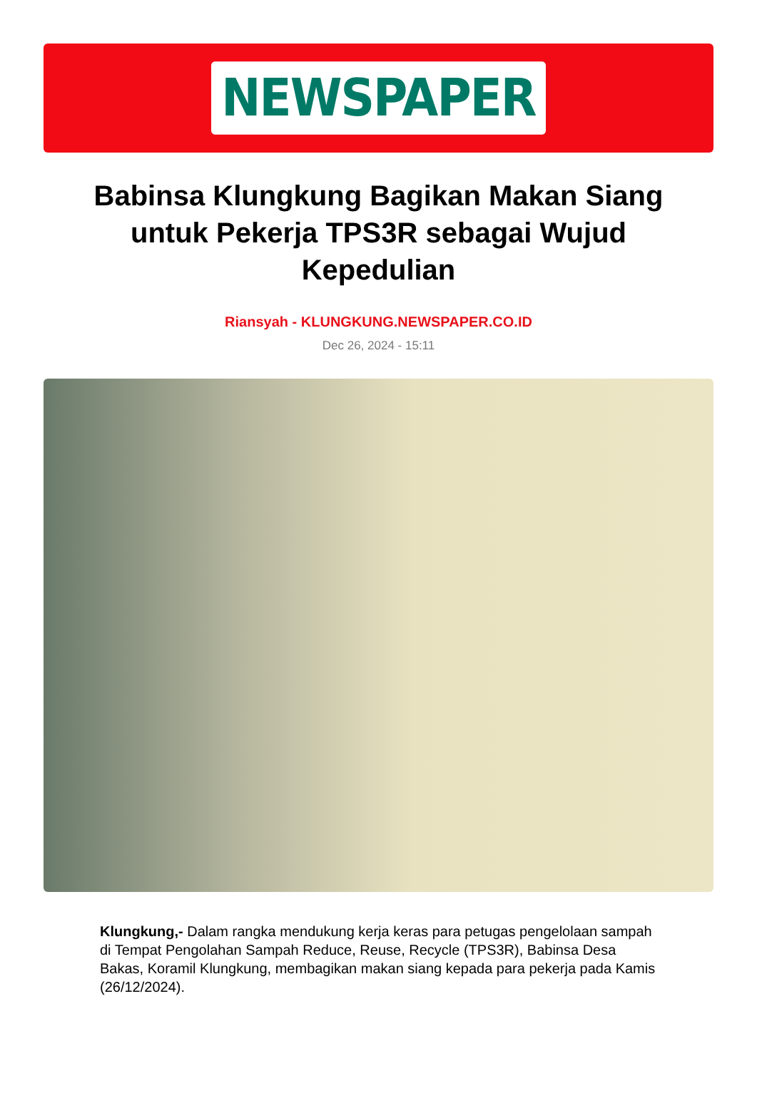NEWSPAPER
Babinsa Klungkung Bagikan Makan Siang untuk Pekerja TPS3R sebagai Wujud Kepedulian
Riansyah - KLUNGKUNG.NEWSPAPER.CO.ID
Dec 26, 2024 - 15:11
Klungkung,- Dalam rangka mendukung kerja keras para petugas pengelolaan sampah di Tempat Pengolahan Sampah Reduce, Reuse, Recycle (TPS3R), Babinsa Desa Bakas, Koramil Klungkung, membagikan makan siang kepada para pekerja pada Kamis (26/12/2024).